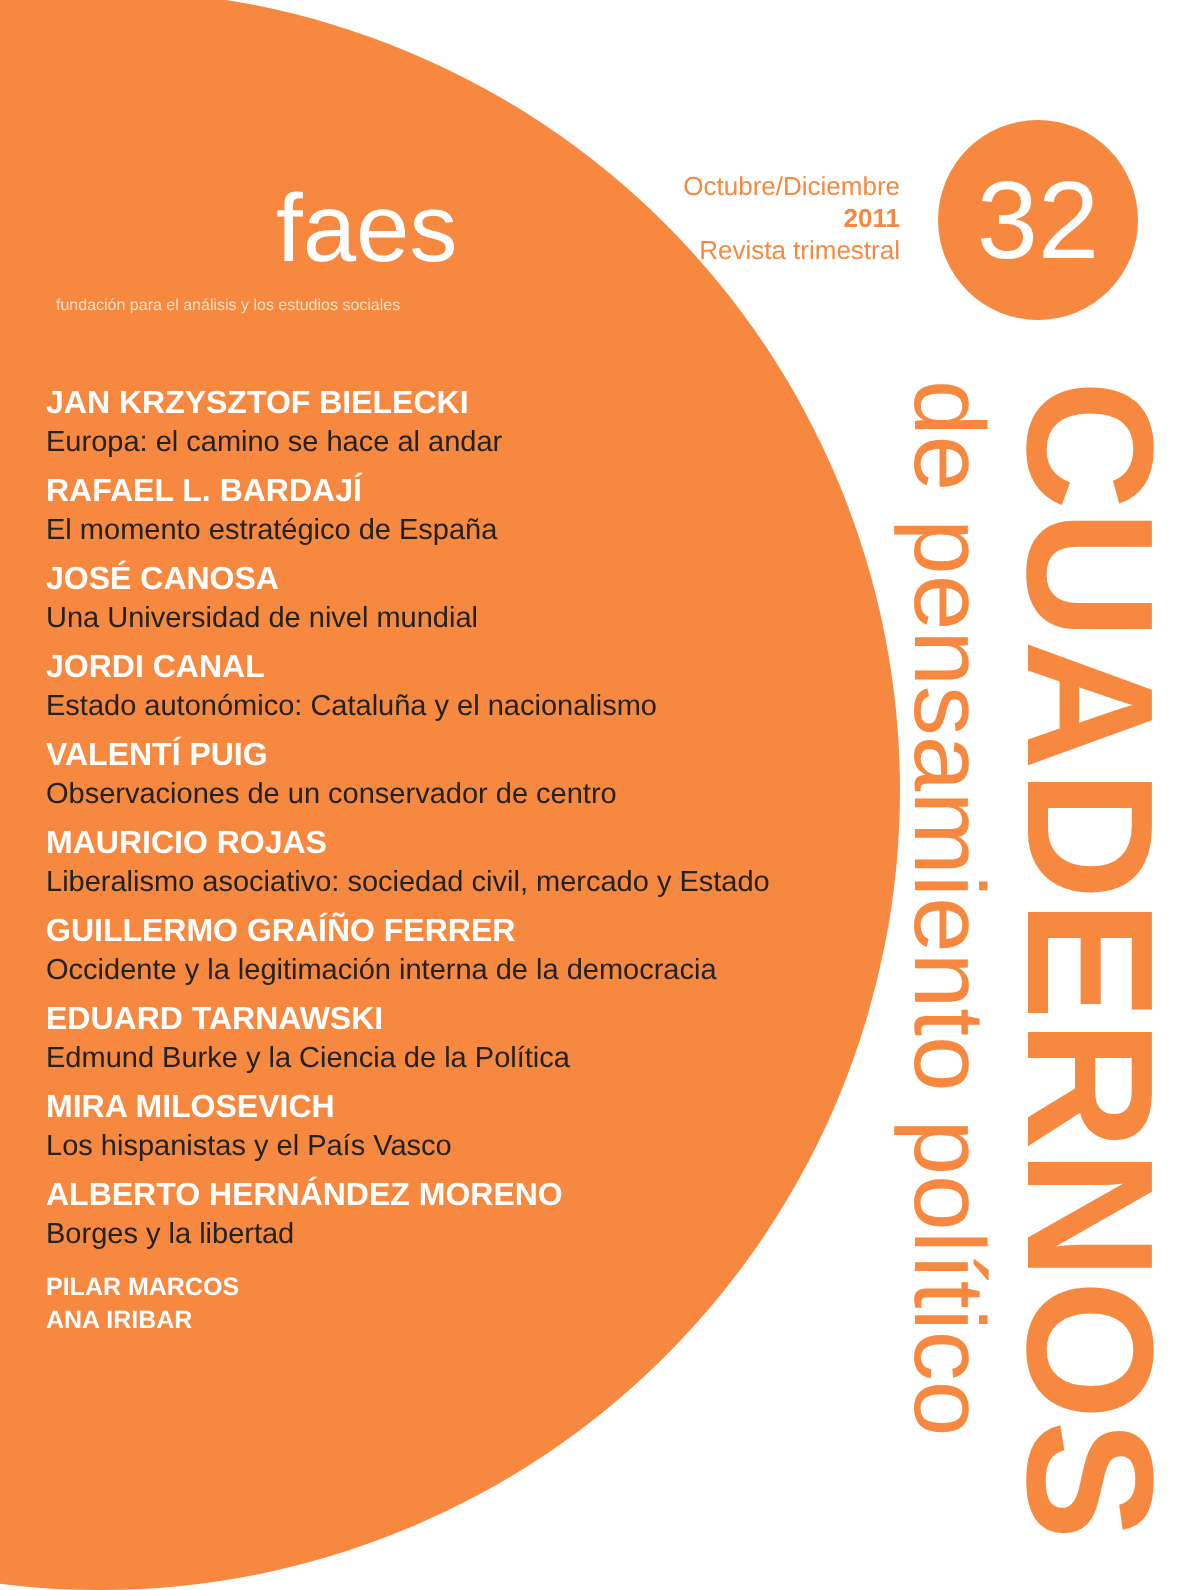faes
fundación para el análisis y los estudios sociales
JAN KRZYSZTOF BIELECKI
Europa: el camino se hace al andar
RAFAEL L. BARDAJÍ
El momento estratégico de España
JOSÉ CANOSA
Una Universidad de nivel mundial
JORDI CANAL
Estado autonómico: Cataluña y el nacionalismo
VALENTÍ PUIG
Observaciones de un conservador de centro
MAURICIO ROJAS
Liberalismo asociativo: sociedad civil, mercado y Estado
GUILLERMO GRAÍÑO FERRER
Occidente y la legitimación interna de la democracia
EDUARD TARNAWSKI
Edmund Burke y la Ciencia de la Política
MIRA MILOSEVICH
Los hispanistas y el País Vasco
ALBERTO HERNÁNDEZ MORENO
Borges y la libertad
PILAR MARCOS
ANA IRIBAR
Octubre/Diciembre
2011
Revista trimestral
32
CUADERNOS de pensamiento político